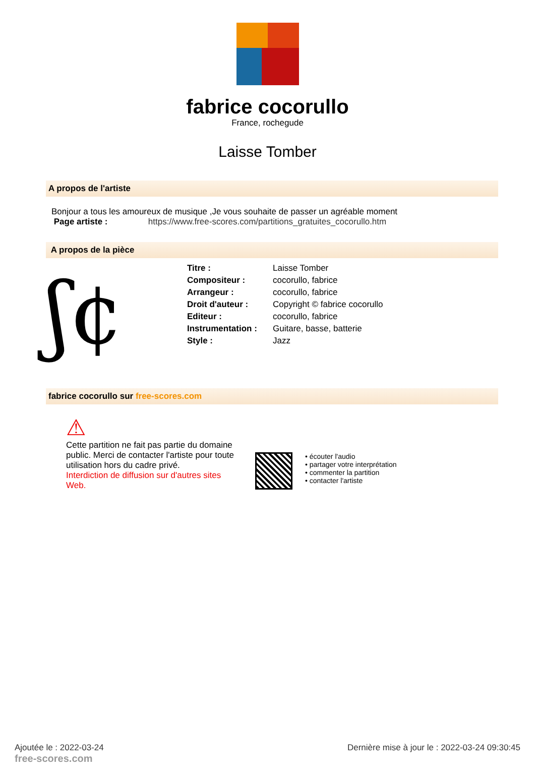fabrice cocorullo
France, rochegude
Laisse Tomber
A propos de l'artiste
Bonjour a tous les amoureux de musique ,Je vous souhaite de passer un agréable moment
Page artiste : https://www.free-scores.com/partitions_gratuites_cocorullo.htm
A propos de la pièce
ʃ¢
| Titre : | Laisse Tomber |
| Compositeur : | cocorullo, fabrice |
| Arrangeur : | cocorullo, fabrice |
| Droit d'auteur : | Copyright © fabrice cocorullo |
| Editeur : | cocorullo, fabrice |
| Instrumentation : | Guitare, basse, batterie |
| Style : | Jazz |
fabrice cocorullo sur free-scores.com
⚠
Cette partition ne fait pas partie du domaine public. Merci de contacter l'artiste pour toute utilisation hors du cadre privé.
Interdiction de diffusion sur d'autres sites Web.
• écouter l'audio
• partager votre interprétation
• commenter la partition
• contacter l'artiste
Ajoutée le : 2022-03-24
free-scores.com
Dernière mise à jour le : 2022-03-24 09:30:45